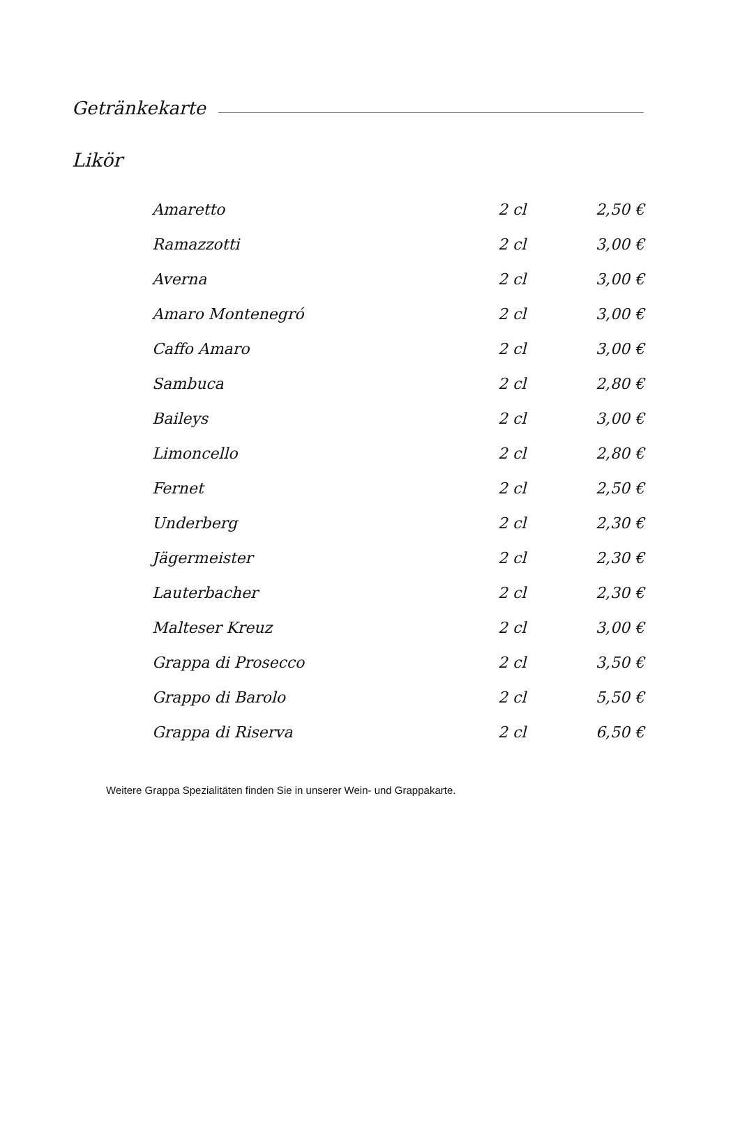Getränkekarte
Likör
| Amaretto | 2 cl | 2,50 € |
| Ramazzotti | 2 cl | 3,00 € |
| Averna | 2 cl | 3,00 € |
| Amaro Montenegró | 2 cl | 3,00 € |
| Caffo Amaro | 2 cl | 3,00 € |
| Sambuca | 2 cl | 2,80 € |
| Baileys | 2 cl | 3,00 € |
| Limoncello | 2 cl | 2,80 € |
| Fernet | 2 cl | 2,50 € |
| Underberg | 2 cl | 2,30 € |
| Jägermeister | 2 cl | 2,30 € |
| Lauterbacher | 2 cl | 2,30 € |
| Malteser Kreuz | 2 cl | 3,00 € |
| Grappa di Prosecco | 2 cl | 3,50 € |
| Grappo di Barolo | 2 cl | 5,50 € |
| Grappa di Riserva | 2 cl | 6,50 € |
Weitere Grappa Spezialitäten finden Sie in unserer Wein- und Grappakarte.